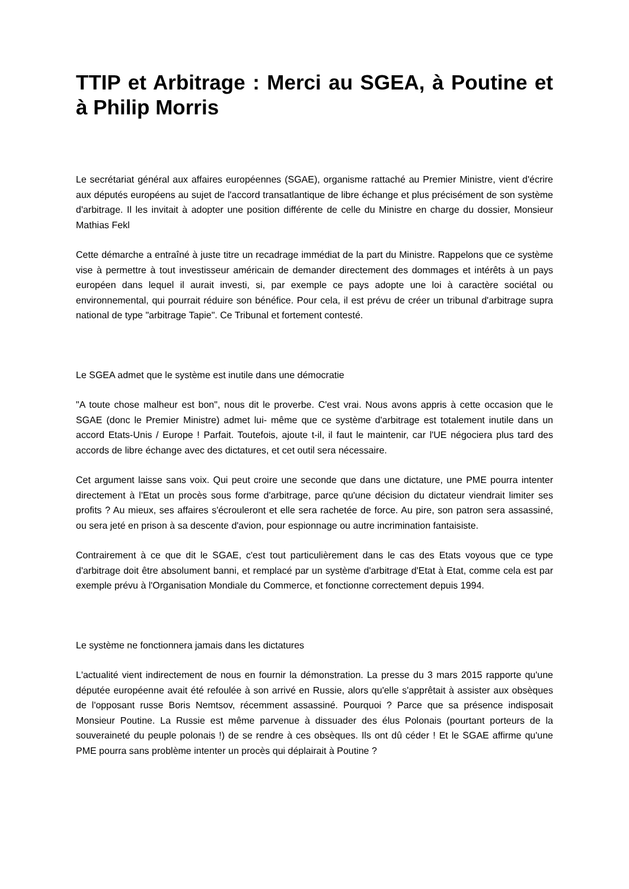TTIP et Arbitrage : Merci au SGEA, à Poutine et à Philip Morris
Le secrétariat général aux affaires européennes (SGAE), organisme rattaché au Premier Ministre, vient d'écrire aux députés européens au sujet de l'accord transatlantique de libre échange et plus précisément de son système d'arbitrage. Il les invitait à adopter une position différente de celle du Ministre en charge du dossier, Monsieur Mathias Fekl
Cette démarche a entraîné à juste titre un recadrage immédiat de la part du Ministre. Rappelons que ce système vise à permettre à tout investisseur américain de demander directement des dommages et intérêts à un pays européen dans lequel il aurait investi, si, par exemple ce pays adopte une loi à caractère sociétal ou environnemental, qui pourrait réduire son bénéfice. Pour cela, il est prévu de créer un tribunal d'arbitrage supra national de type "arbitrage Tapie". Ce Tribunal et fortement contesté.
Le SGEA admet que le système est inutile dans une démocratie
"A toute chose malheur est bon", nous dit le proverbe. C'est vrai. Nous avons appris à cette occasion que le SGAE (donc le Premier Ministre) admet lui- même que ce système d'arbitrage est totalement inutile dans un accord Etats-Unis / Europe ! Parfait. Toutefois, ajoute t-il, il faut le maintenir, car l'UE négociera plus tard des accords de libre échange avec des dictatures, et cet outil sera nécessaire.
Cet argument laisse sans voix. Qui peut croire une seconde que dans une dictature, une PME pourra intenter directement à l'Etat un procès sous forme d'arbitrage, parce qu'une décision du dictateur viendrait limiter ses profits ? Au mieux, ses affaires s'écrouleront et elle sera rachetée de force. Au pire, son patron sera assassiné, ou sera jeté en prison à sa descente d'avion, pour espionnage ou autre incrimination fantaisiste.
Contrairement à ce que dit le SGAE, c'est tout particulièrement dans le cas des Etats voyous que ce type d'arbitrage doit être absolument banni, et remplacé par un système d'arbitrage d'Etat à Etat, comme cela est par exemple prévu à l'Organisation Mondiale du Commerce, et fonctionne correctement depuis 1994.
Le système ne fonctionnera jamais dans les dictatures
L'actualité vient indirectement de nous en fournir la démonstration. La presse du 3 mars 2015 rapporte qu'une députée européenne avait été refoulée à son arrivé en Russie, alors qu'elle s'apprêtait à assister aux obsèques de l'opposant russe Boris Nemtsov, récemment assassiné. Pourquoi ? Parce que sa présence indisposait Monsieur Poutine. La Russie est même parvenue à dissuader des élus Polonais (pourtant porteurs de la souveraineté du peuple polonais !) de se rendre à ces obsèques. Ils ont dû céder ! Et le SGAE affirme qu'une PME pourra sans problème intenter un procès qui déplairait à Poutine ?